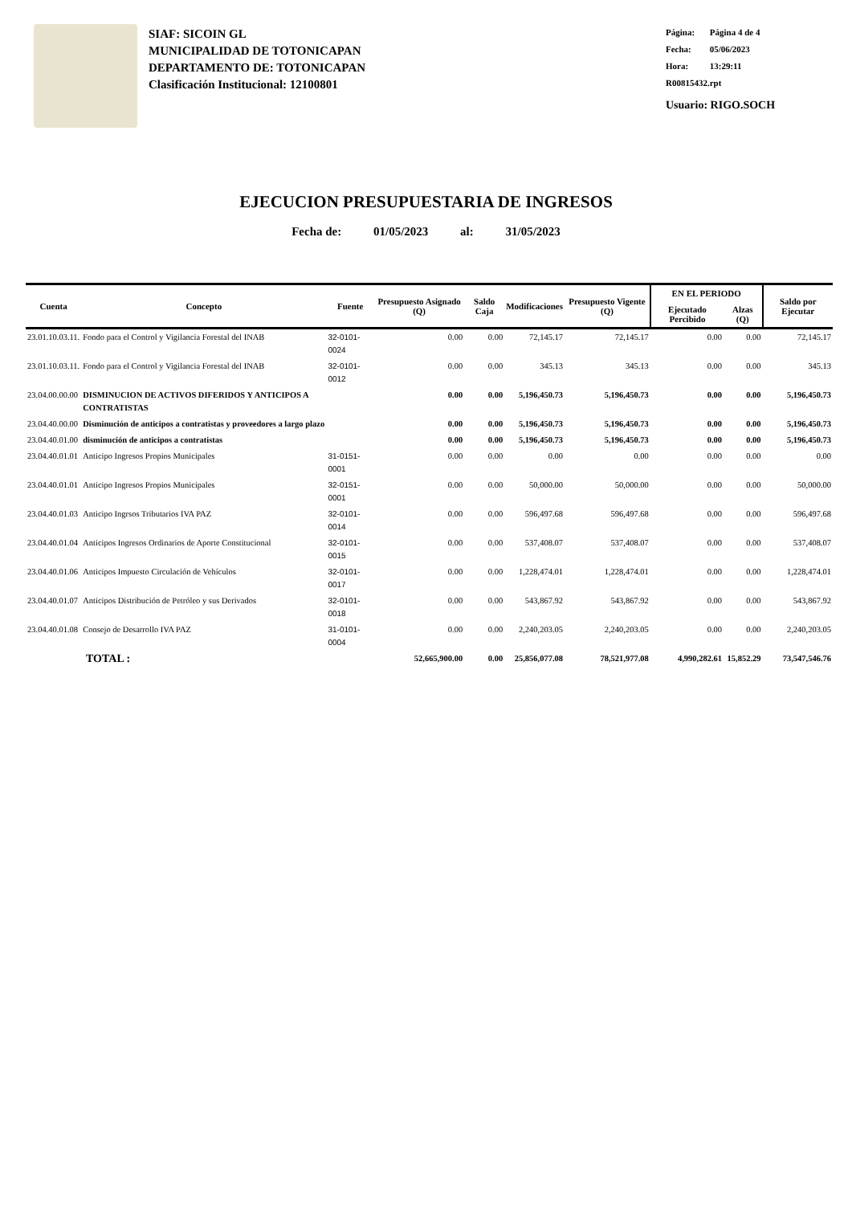SIAF: SICOIN GL
MUNICIPALIDAD DE TOTONICAPAN
DEPARTAMENTO DE: TOTONICAPAN
Clasificación Institucional: 12100801
Página: Página 4 de 4
Fecha: 05/06/2023
Hora: 13:29:11
R00815432.rpt
Usuario: RIGO.SOCH
EJECUCION PRESUPUESTARIA DE INGRESOS
Fecha de: 01/05/2023 al: 31/05/2023
| Cuenta | Concepto | Fuente | Presupuesto Asignado (Q) | Saldo Caja | Modificaciones | Presupuesto Vigente (Q) | EN EL PERIODO | | Saldo por Ejecutar |
| --- | --- | --- | --- | --- | --- | --- | --- | --- | --- |
| | | | | | | | Ejecutado Percibido | Alzas (Q) | |
| 23.01.10.03.11. | Fondo para el Control y Vigilancia Forestal del INAB | 32-0101-0024 | 0.00 | 0.00 | 72,145.17 | 72,145.17 | 0.00 | 0.00 | 72,145.17 |
| 23.01.10.03.11. | Fondo para el Control y Vigilancia Forestal del INAB | 32-0101-0012 | 0.00 | 0.00 | 345.13 | 345.13 | 0.00 | 0.00 | 345.13 |
| 23.04.00.00.00 | DISMINUCION DE ACTIVOS DIFERIDOS Y ANTICIPOS A CONTRATISTAS | | 0.00 | 0.00 | 5,196,450.73 | 5,196,450.73 | 0.00 | 0.00 | 5,196,450.73 |
| 23.04.40.00.00 | Disminución de anticipos a contratistas y proveedores a largo plazo | | 0.00 | 0.00 | 5,196,450.73 | 5,196,450.73 | 0.00 | 0.00 | 5,196,450.73 |
| 23.04.40.01.00 | disminución de anticipos a contratistas | | 0.00 | 0.00 | 5,196,450.73 | 5,196,450.73 | 0.00 | 0.00 | 5,196,450.73 |
| 23.04.40.01.01 | Anticipo Ingresos Propios Municipales | 31-0151-0001 | 0.00 | 0.00 | 0.00 | 0.00 | 0.00 | 0.00 | 0.00 |
| 23.04.40.01.01 | Anticipo Ingresos Propios Municipales | 32-0151-0001 | 0.00 | 0.00 | 50,000.00 | 50,000.00 | 0.00 | 0.00 | 50,000.00 |
| 23.04.40.01.03 | Anticipo Ingrsos Tributarios IVA PAZ | 32-0101-0014 | 0.00 | 0.00 | 596,497.68 | 596,497.68 | 0.00 | 0.00 | 596,497.68 |
| 23.04.40.01.04 | Anticipos Ingresos Ordinarios de Aporte Constitucional | 32-0101-0015 | 0.00 | 0.00 | 537,408.07 | 537,408.07 | 0.00 | 0.00 | 537,408.07 |
| 23.04.40.01.06 | Anticipos Impuesto Circulación de Vehículos | 32-0101-0017 | 0.00 | 0.00 | 1,228,474.01 | 1,228,474.01 | 0.00 | 0.00 | 1,228,474.01 |
| 23.04.40.01.07 | Anticipos Distribución de Petróleo y sus Derivados | 32-0101-0018 | 0.00 | 0.00 | 543,867.92 | 543,867.92 | 0.00 | 0.00 | 543,867.92 |
| 23.04.40.01.08 | Consejo de Desarrollo IVA PAZ | 31-0101-0004 | 0.00 | 0.00 | 2,240,203.05 | 2,240,203.05 | 0.00 | 0.00 | 2,240,203.05 |
| TOTAL : | | | 52,665,900.00 | 0.00 | 25,856,077.08 | 78,521,977.08 | 4,990,282.61 | 15,852.29 | 73,547,546.76 |